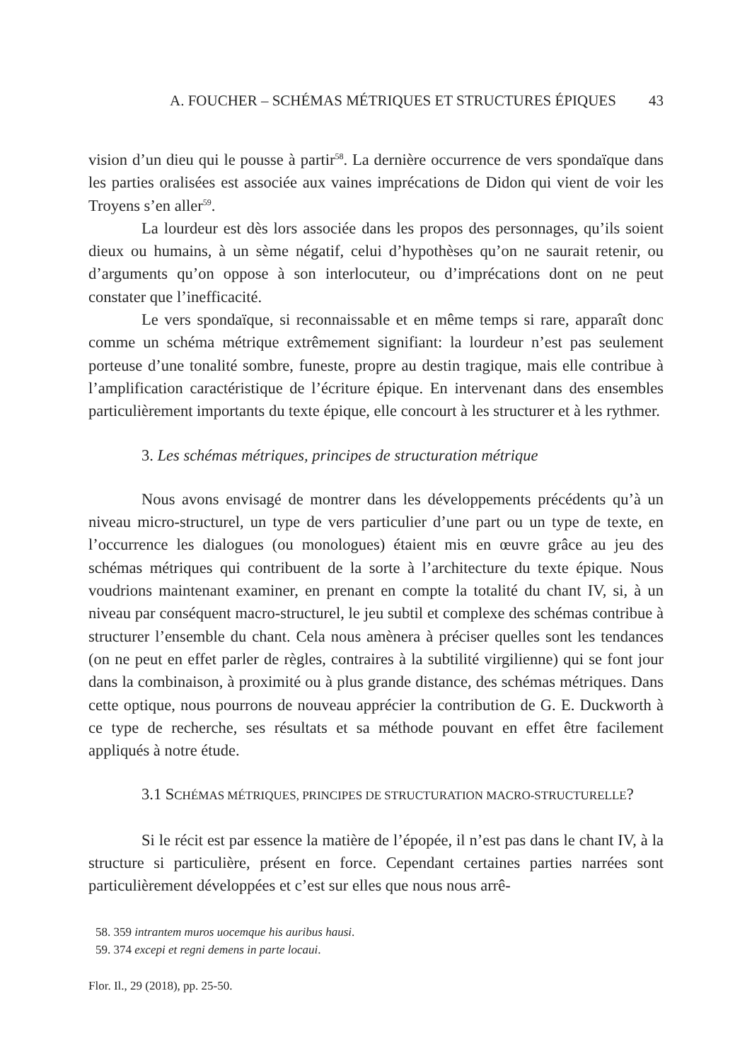A. FOUCHER – SCHÉMAS MÉTRIQUES ET STRUCTURES ÉPIQUES 43
vision d’un dieu qui le pousse à partir<sup>58</sup>. La dernière occurrence de vers spondaïque dans les parties oralisées est associée aux vaines imprécations de Didon qui vient de voir les Troyens s’en aller<sup>59</sup>.
La lourdeur est dès lors associée dans les propos des personnages, qu’ils soient dieux ou humains, à un sème négatif, celui d’hypothèses qu’on ne saurait retenir, ou d’arguments qu’on oppose à son interlocuteur, ou d’imprécations dont on ne peut constater que l’inefficacité.
Le vers spondaïque, si reconnaissable et en même temps si rare, apparaît donc comme un schéma métrique extrêmement signifiant: la lourdeur n’est pas seulement porteuse d’une tonalité sombre, funeste, propre au destin tragique, mais elle contribue à l’amplification caractéristique de l’écriture épique. En intervenant dans des ensembles particulièrement importants du texte épique, elle concourt à les structurer et à les rythmer.
3. Les schémas métriques, principes de structuration métrique
Nous avons envisagé de montrer dans les développements précédents qu’à un niveau micro-structurel, un type de vers particulier d’une part ou un type de texte, en l’occurrence les dialogues (ou monologues) étaient mis en œuvre grâce au jeu des schémas métriques qui contribuent de la sorte à l’architecture du texte épique. Nous voudrions maintenant examiner, en prenant en compte la totalité du chant IV, si, à un niveau par conséquent macro-structurel, le jeu subtil et complexe des schémas contribue à structurer l’ensemble du chant. Cela nous amènera à préciser quelles sont les tendances (on ne peut en effet parler de règles, contraires à la subtilité virgilienne) qui se font jour dans la combinaison, à proximité ou à plus grande distance, des schémas métriques. Dans cette optique, nous pourrons de nouveau apprécier la contribution de G. E. Duckworth à ce type de recherche, ses résultats et sa méthode pouvant en effet être facilement appliqués à notre étude.
3.1 SCHÉMAS MÉTRIQUES, PRINCIPES DE STRUCTURATION MACRO-STRUCTURELLE?
Si le récit est par essence la matière de l’épopée, il n’est pas dans le chant IV, à la structure si particulière, présent en force. Cependant certaines parties narrées sont particulièrement développées et c’est sur elles que nous nous arrê-
58. 359 intrantem muros uocemque his auribus hausi.
59. 374 excepi et regni demens in parte locaui.
Flor. Il., 29 (2018), pp. 25-50.